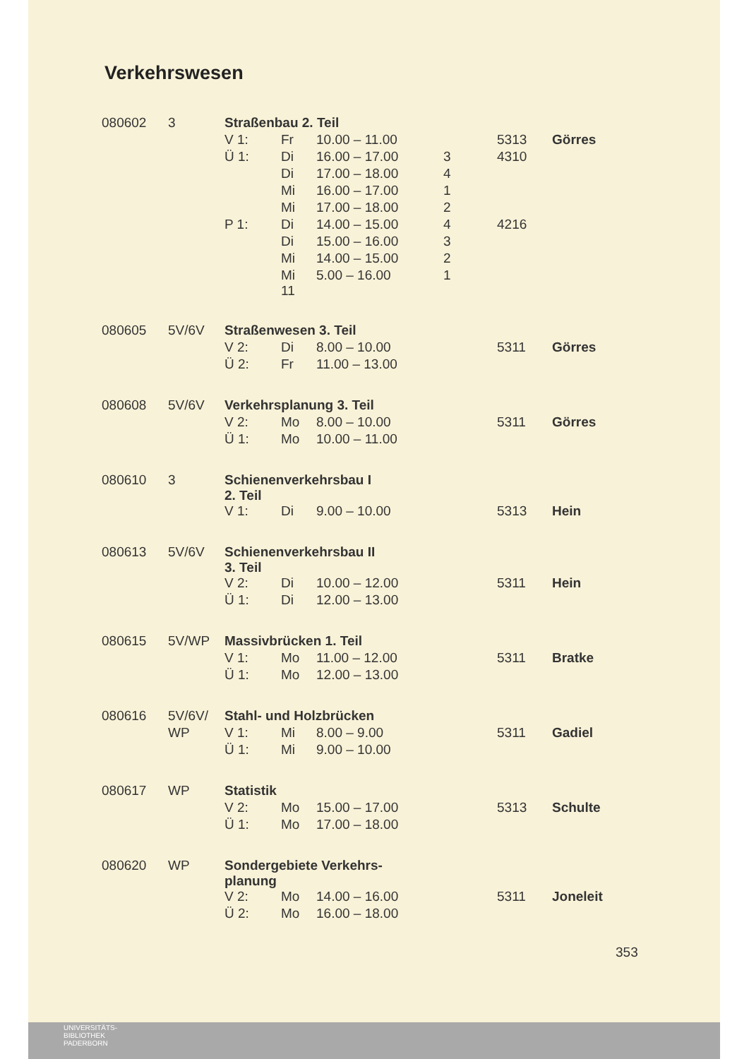Verkehrswesen
| 080602 | 3 | Straßenbau 2. Teil | | | | | |
| | | V 1: | Fr | 10.00 – 11.00 | | 5313 | Görres |
| | | Ü 1: | Di | 16.00 – 17.00 | 3 | 4310 | |
| | | | Di | 17.00 – 18.00 | 4 | | |
| | | | Mi | 16.00 – 17.00 | 1 | | |
| | | | Mi | 17.00 – 18.00 | 2 | | |
| | | P 1: | Di | 14.00 – 15.00 | 4 | 4216 | |
| | | | Di | 15.00 – 16.00 | 3 | | |
| | | | Mi | 14.00 – 15.00 | 2 | | |
| | | | Mi 11 | 5.00 – 16.00 | 1 | | |
| 080605 | 5V/6V | Straßenwesen 3. Teil | | | | | |
| | | V 2: | Di | 8.00 – 10.00 | | 5311 | Görres |
| | | Ü 2: | Fr | 11.00 – 13.00 | | | |
| 080608 | 5V/6V | Verkehrsplanung 3. Teil | | | | | |
| | | V 2: | Mo | 8.00 – 10.00 | | 5311 | Görres |
| | | Ü 1: | Mo | 10.00 – 11.00 | | | |
| 080610 | 3 | Schienenverkehrsbau I 2. Teil | | | | | |
| | | V 1: | Di | 9.00 – 10.00 | | 5313 | Hein |
| 080613 | 5V/6V | Schienenverkehrsbau II 3. Teil | | | | | |
| | | V 2: | Di | 10.00 – 12.00 | | 5311 | Hein |
| | | Ü 1: | Di | 12.00 – 13.00 | | | |
| 080615 | 5V/WP | Massivbrücken 1. Teil | | | | | |
| | | V 1: | Mo | 11.00 – 12.00 | | 5311 | Bratke |
| | | Ü 1: | Mo | 12.00 – 13.00 | | | |
| 080616 | 5V/6V/ | Stahl- und Holzbrücken | | | | | |
| | WP | V 1: | Mi | 8.00 – 9.00 | | 5311 | Gadiel |
| | | Ü 1: | Mi | 9.00 – 10.00 | | | |
| 080617 | WP | Statistik | | | | | |
| | | V 2: | Mo | 15.00 – 17.00 | | 5313 | Schulte |
| | | Ü 1: | Mo | 17.00 – 18.00 | | | |
| 080620 | WP | Sondergebiete Verkehrs- planung | | | | | |
| | | V 2: | Mo | 14.00 – 16.00 | | 5311 | Joneleit |
| | | Ü 2: | Mo | 16.00 – 18.00 | | | |
353
UNIVERSITÄTS-
BIBLIOTHEK
PADERBORN